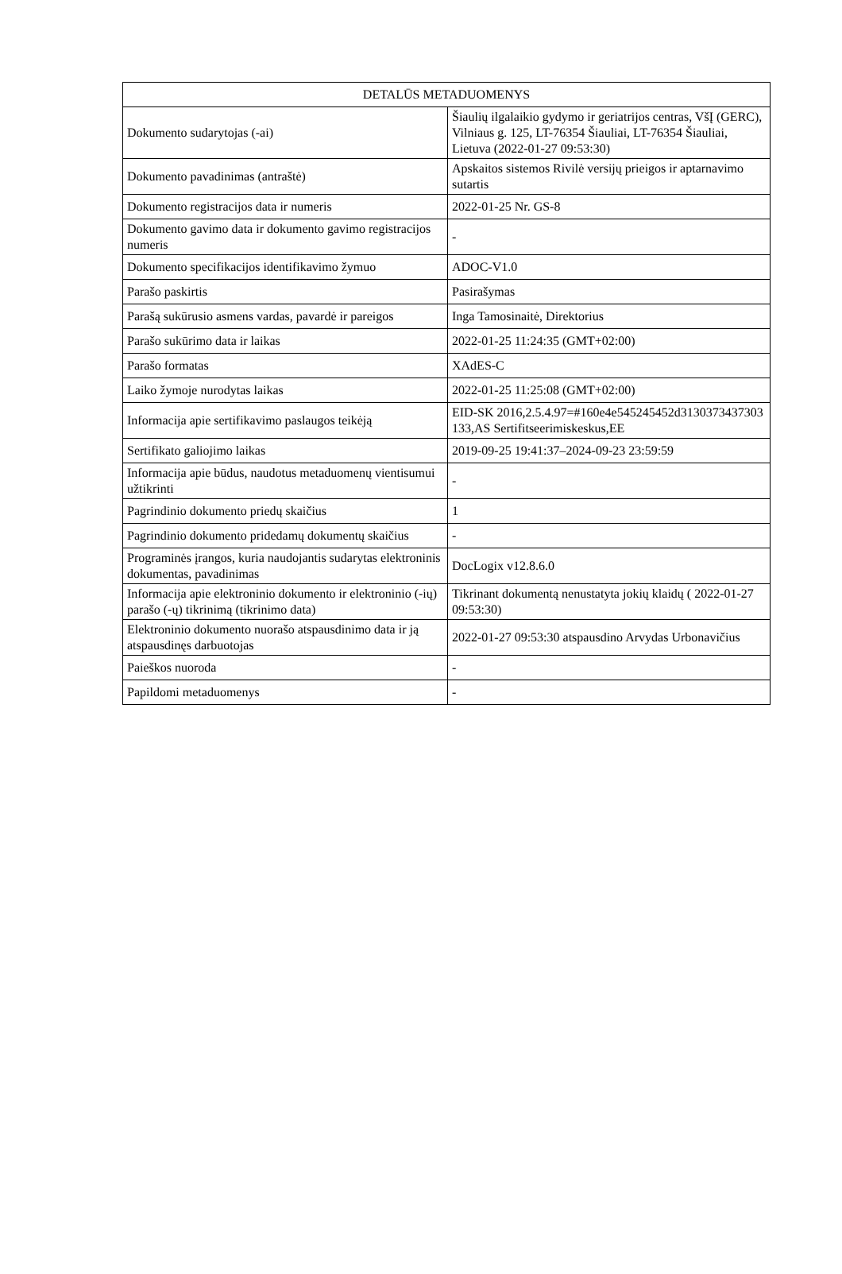| DETALŪS METADUOMENYS | |
| --- | --- |
| Dokumento sudarytojas (-ai) | Šiaulių ilgalaikio gydymo ir geriatrijos centras, VšĮ (GERC), Vilniaus g. 125, LT-76354 Šiauliai, LT-76354 Šiauliai, Lietuva (2022-01-27 09:53:30) |
| Dokumento pavadinimas (antraštė) | Apskaitos sistemos Rivilė versijų prieigos ir aptarnavimo sutartis |
| Dokumento registracijos data ir numeris | 2022-01-25 Nr. GS-8 |
| Dokumento gavimo data ir dokumento gavimo registracijos numeris | - |
| Dokumento specifikacijos identifikavimo žymuo | ADOC-V1.0 |
| Parašo paskirtis | Pasirašymas |
| Parašą sukūrusio asmens vardas, pavardė ir pareigos | Inga Tamosinaitė, Direktorius |
| Parašo sukūrimo data ir laikas | 2022-01-25 11:24:35 (GMT+02:00) |
| Parašo formatas | XAdES-C |
| Laiko žymoje nurodytas laikas | 2022-01-25 11:25:08 (GMT+02:00) |
| Informacija apie sertifikavimo paslaugos teikėją | EID-SK 2016,2.5.4.97=#160e4e545245452d3130373437303133,AS Sertifitseerimiskeskus,EE |
| Sertifikato galiojimo laikas | 2019-09-25 19:41:37–2024-09-23 23:59:59 |
| Informacija apie būdus, naudotus metaduomenų vientisumui užtikrinti | - |
| Pagrindinio dokumento priedų skaičius | 1 |
| Pagrindinio dokumento pridedamų dokumentų skaičius | - |
| Programinės įrangos, kuria naudojantis sudarytas elektroninis dokumentas, pavadinimas | DocLogix v12.8.6.0 |
| Informacija apie elektroninio dokumento ir elektroninio (-ių) parašo (-ų) tikrinimą (tikrinimo data) | Tikrinant dokumentą nenustatyta jokių klaidų ( 2022-01-27 09:53:30) |
| Elektroninio dokumento nuorašo atspausdinimo data ir ją atspausdinęs darbuotojas | 2022-01-27 09:53:30 atspausdino Arvydas Urbonavičius |
| Paieškos nuoroda | - |
| Papildomi metaduomenys | - |